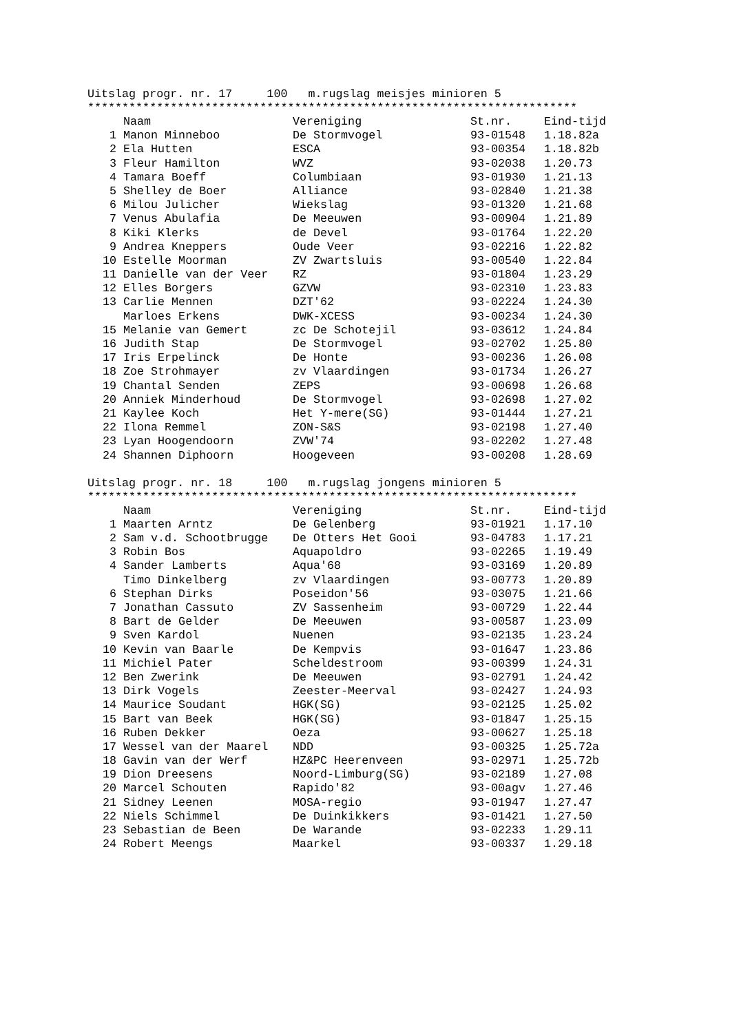Uitslag progr. nr. 17 100 m.rugslag meisjes minioren 5
***********************************************************************
| | Naam | Vereniging | St.nr. | Eind-tijd |
| --- | --- | --- | --- | --- |
| 1 | Manon Minneboo | De Stormvogel | 93-01548 | 1.18.82a |
| 2 | Ela Hutten | ESCA | 93-00354 | 1.18.82b |
| 3 | Fleur Hamilton | WVZ | 93-02038 | 1.20.73 |
| 4 | Tamara Boeff | Columbiaan | 93-01930 | 1.21.13 |
| 5 | Shelley de Boer | Alliance | 93-02840 | 1.21.38 |
| 6 | Milou Julicher | Wiekslag | 93-01320 | 1.21.68 |
| 7 | Venus Abulafia | De Meeuwen | 93-00904 | 1.21.89 |
| 8 | Kiki Klerks | de Devel | 93-01764 | 1.22.20 |
| 9 | Andrea Kneppers | Oude Veer | 93-02216 | 1.22.82 |
| 10 | Estelle Moorman | ZV Zwartsluis | 93-00540 | 1.22.84 |
| 11 | Danielle van der Veer | RZ | 93-01804 | 1.23.29 |
| 12 | Elles Borgers | GZVW | 93-02310 | 1.23.83 |
| 13 | Carlie Mennen | DZT'62 | 93-02224 | 1.24.30 |
| | Marloes Erkens | DWK-XCESS | 93-00234 | 1.24.30 |
| 15 | Melanie van Gemert | zc De Schotejil | 93-03612 | 1.24.84 |
| 16 | Judith Stap | De Stormvogel | 93-02702 | 1.25.80 |
| 17 | Iris Erpelinck | De Honte | 93-00236 | 1.26.08 |
| 18 | Zoe Strohmayer | zv Vlaardingen | 93-01734 | 1.26.27 |
| 19 | Chantal Senden | ZEPS | 93-00698 | 1.26.68 |
| 20 | Anniek Minderhoud | De Stormvogel | 93-02698 | 1.27.02 |
| 21 | Kaylee Koch | Het Y-mere(SG) | 93-01444 | 1.27.21 |
| 22 | Ilona Remmel | ZON-S&S | 93-02198 | 1.27.40 |
| 23 | Lyan Hoogendoorn | ZVW'74 | 93-02202 | 1.27.48 |
| 24 | Shannen Diphoorn | Hoogeveen | 93-00208 | 1.28.69 |
Uitslag progr. nr. 18 100 m.rugslag jongens minioren 5
***********************************************************************
| | Naam | Vereniging | St.nr. | Eind-tijd |
| --- | --- | --- | --- | --- |
| 1 | Maarten Arntz | De Gelenberg | 93-01921 | 1.17.10 |
| 2 | Sam v.d. Schootbrugge | De Otters Het Gooi | 93-04783 | 1.17.21 |
| 3 | Robin Bos | Aquapoldro | 93-02265 | 1.19.49 |
| 4 | Sander Lamberts | Aqua'68 | 93-03169 | 1.20.89 |
| | Timo Dinkelberg | zv Vlaardingen | 93-00773 | 1.20.89 |
| 6 | Stephan Dirks | Poseidon'56 | 93-03075 | 1.21.66 |
| 7 | Jonathan Cassuto | ZV Sassenheim | 93-00729 | 1.22.44 |
| 8 | Bart de Gelder | De Meeuwen | 93-00587 | 1.23.09 |
| 9 | Sven Kardol | Nuenen | 93-02135 | 1.23.24 |
| 10 | Kevin van Baarle | De Kempvis | 93-01647 | 1.23.86 |
| 11 | Michiel Pater | Scheldestroom | 93-00399 | 1.24.31 |
| 12 | Ben Zwerink | De Meeuwen | 93-02791 | 1.24.42 |
| 13 | Dirk Vogels | Zeester-Meerval | 93-02427 | 1.24.93 |
| 14 | Maurice Soudant | HGK(SG) | 93-02125 | 1.25.02 |
| 15 | Bart van Beek | HGK(SG) | 93-01847 | 1.25.15 |
| 16 | Ruben Dekker | Oeza | 93-00627 | 1.25.18 |
| 17 | Wessel van der Maarel | NDD | 93-00325 | 1.25.72a |
| 18 | Gavin van der Werf | HZ&PC Heerenveen | 93-02971 | 1.25.72b |
| 19 | Dion Dreesens | Noord-Limburg(SG) | 93-02189 | 1.27.08 |
| 20 | Marcel Schouten | Rapido'82 | 93-00agv | 1.27.46 |
| 21 | Sidney Leenen | MOSA-regio | 93-01947 | 1.27.47 |
| 22 | Niels Schimmel | De Duinkikkers | 93-01421 | 1.27.50 |
| 23 | Sebastian de Been | De Warande | 93-02233 | 1.29.11 |
| 24 | Robert Meengs | Maarkel | 93-00337 | 1.29.18 |